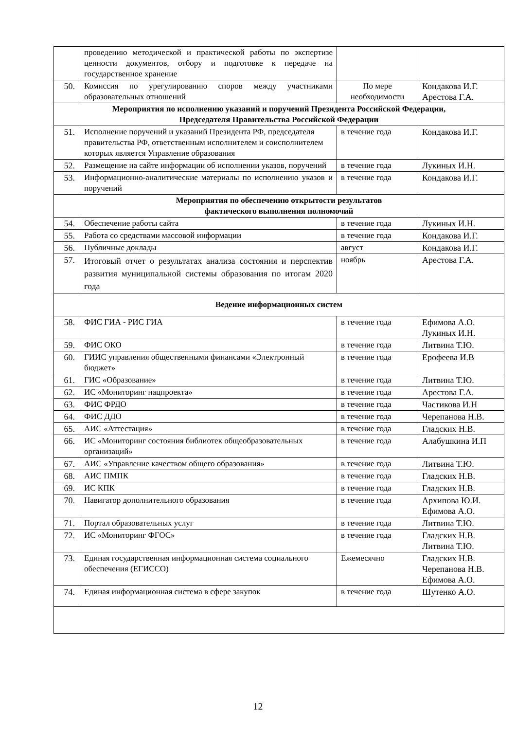| | проведению методической и практической работы по экспертизе ценности документов, отбору и подготовке к передаче на государственное хранение | | |
| 50. | Комиссия по урегулированию споров между участниками образовательных отношений | По мере необходимости | Кондакова И.Г. Арестова Г.А. |
| Мероприятия по исполнению указаний и поручений Президента Российской Федерации, Председателя Правительства Российской Федерации | | | |
| 51. | Исполнение поручений и указаний Президента РФ, председателя правительства РФ, ответственным исполнителем и соисполнителем которых является Управление образования | в течение года | Кондакова И.Г. |
| 52. | Размещение на сайте информации об исполнении указов, поручений | в течение года | Лукиных И.Н. |
| 53. | Информационно-аналитические материалы по исполнению указов и поручений | в течение года | Кондакова И.Г. |
| Мероприятия по обеспечению открытости результатов фактического выполнения полномочий | | | |
| 54. | Обеспечение работы сайта | в течение года | Лукиных И.Н. |
| 55. | Работа со средствами массовой информации | в течение года | Кондакова И.Г. |
| 56. | Публичные доклады | август | Кондакова И.Г. |
| 57. | Итоговый отчет о результатах анализа состояния и перспектив развития муниципальной системы образования по итогам 2020 года | ноябрь | Арестова Г.А. |
| Ведение информационных систем | | | |
| 58. | ФИС ГИА - РИС ГИА | в течение года | Ефимова А.О. Лукиных И.Н. |
| 59. | ФИС ОКО | в течение года | Литвина Т.Ю. |
| 60. | ГИИС управления общественными финансами «Электронный бюджет» | в течение года | Ерофеева И.В |
| 61. | ГИС «Образование» | в течение года | Литвина Т.Ю. |
| 62. | ИС «Мониторинг нацпроекта» | в течение года | Арестова Г.А. |
| 63. | ФИС ФРДО | в течение года | Частикова И.Н |
| 64. | ФИС ДДО | в течение года | Черепанова Н.В. |
| 65. | АИС «Аттестация» | в течение года | Гладских Н.В. |
| 66. | ИС «Мониторинг состояния библиотек общеобразовательных организаций» | в течение года | Алабушкина И.П |
| 67. | АИС «Управление качеством общего образования» | в течение года | Литвина Т.Ю. |
| 68. | АИС ПМПК | в течение года | Гладских Н.В. |
| 69. | ИС КПК | в течение года | Гладских Н.В. |
| 70. | Навигатор дополнительного образования | в течение года | Архипова Ю.И. Ефимова А.О. |
| 71. | Портал образовательных услуг | в течение года | Литвина Т.Ю. |
| 72. | ИС «Мониторинг ФГОС» | в течение года | Гладских Н.В. Литвина Т.Ю. |
| 73. | Единая государственная информационная система социального обеспечения (ЕГИССО) | Ежемесячно | Гладских Н.В. Черепанова Н.В. Ефимова А.О. |
| 74. | Единая информационная система в сфере закупок | в течение года | Шутенко А.О. |
12